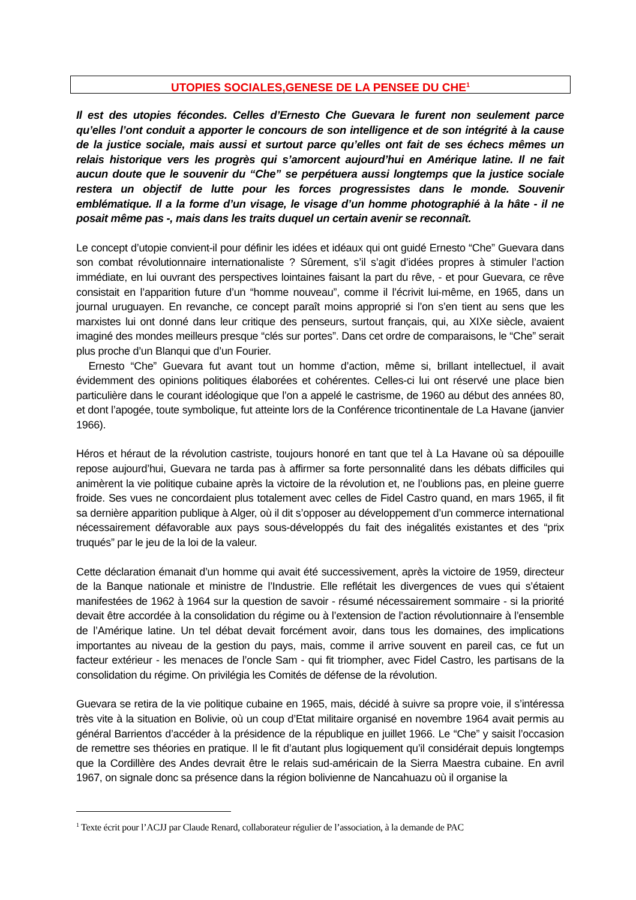UTOPIES SOCIALES,GENESE DE LA PENSEE DU CHE<sup>1</sup>
Il est des utopies fécondes. Celles d’Ernesto Che Guevara le furent non seulement parce qu’elles l’ont conduit a apporter le concours de son intelligence et de son intégrité à la cause de la justice sociale, mais aussi et surtout parce qu’elles ont fait de ses échecs mêmes un relais historique vers les progrès qui s’amorcent aujourd’hui en Amérique latine. Il ne fait aucun doute que le souvenir du “Che” se perpétuera aussi longtemps que la justice sociale restera un objectif de lutte pour les forces progressistes dans le monde. Souvenir emblématique. Il a la forme d’un visage, le visage d’un homme photographié à la hâte - il ne posait même pas -, mais dans les traits duquel un certain avenir se reconnaît.
Le concept d’utopie convient-il pour définir les idées et idéaux qui ont guidé Ernesto “Che” Guevara dans son combat révolutionnaire internationaliste ? Sûrement, s’il s’agit d’idées propres à stimuler l’action immédiate, en lui ouvrant des perspectives lointaines faisant la part du rêve, - et pour Guevara, ce rêve consistait en l’apparition future d’un “homme nouveau”, comme il l’écrivit lui-même, en 1965, dans un journal uruguayen. En revanche, ce concept paraît moins approprié si l’on s’en tient au sens que les marxistes lui ont donné dans leur critique des penseurs, surtout français, qui, au XIXe siècle, avaient imaginé des mondes meilleurs presque “clés sur portes”. Dans cet ordre de comparaisons, le “Che” serait plus proche d’un Blanqui que d’un Fourier.
Ernesto “Che” Guevara fut avant tout un homme d’action, même si, brillant intellectuel, il avait évidemment des opinions politiques élaborées et cohérentes. Celles-ci lui ont réservé une place bien particulière dans le courant idéologique que l’on a appelé le castrisme, de 1960 au début des années 80, et dont l’apogée, toute symbolique, fut atteinte lors de la Conférence tricontinentale de La Havane (janvier 1966).
Héros et héraut de la révolution castriste, toujours honoré en tant que tel à La Havane où sa dépouille repose aujourd’hui, Guevara ne tarda pas à affirmer sa forte personnalité dans les débats difficiles qui animèrent la vie politique cubaine après la victoire de la révolution et, ne l’oublions pas, en pleine guerre froide. Ses vues ne concordaient plus totalement avec celles de Fidel Castro quand, en mars 1965, il fit sa dernière apparition publique à Alger, où il dit s’opposer au développement d’un commerce international nécessairement défavorable aux pays sous-développés du fait des inégalités existantes et des “prix truqués” par le jeu de la loi de la valeur.
Cette déclaration émanait d’un homme qui avait été successivement, après la victoire de 1959, directeur de la Banque nationale et ministre de l’Industrie. Elle reflétait les divergences de vues qui s’étaient manifestées de 1962 à 1964 sur la question de savoir - résumé nécessairement sommaire - si la priorité devait être accordée à la consolidation du régime ou à l’extension de l’action révolutionnaire à l’ensemble de l’Amérique latine. Un tel débat devait forcément avoir, dans tous les domaines, des implications importantes au niveau de la gestion du pays, mais, comme il arrive souvent en pareil cas, ce fut un facteur extérieur - les menaces de l’oncle Sam - qui fit triompher, avec Fidel Castro, les partisans de la consolidation du régime. On privilégia les Comités de défense de la révolution.
Guevara se retira de la vie politique cubaine en 1965, mais, décidé à suivre sa propre voie, il s’intéressa très vite à la situation en Bolivie, où un coup d’Etat militaire organisé en novembre 1964 avait permis au général Barrientos d’accéder à la présidence de la république en juillet 1966. Le “Che” y saisit l’occasion de remettre ses théories en pratique. Il le fit d’autant plus logiquement qu’il considérait depuis longtemps que la Cordillère des Andes devrait être le relais sud-américain de la Sierra Maestra cubaine. En avril 1967, on signale donc sa présence dans la région bolivienne de Nancahuazu où il organise la
<sup>1</sup> Texte écrit pour l’ACJJ par Claude Renard, collaborateur régulier de l’association, à la demande de PAC